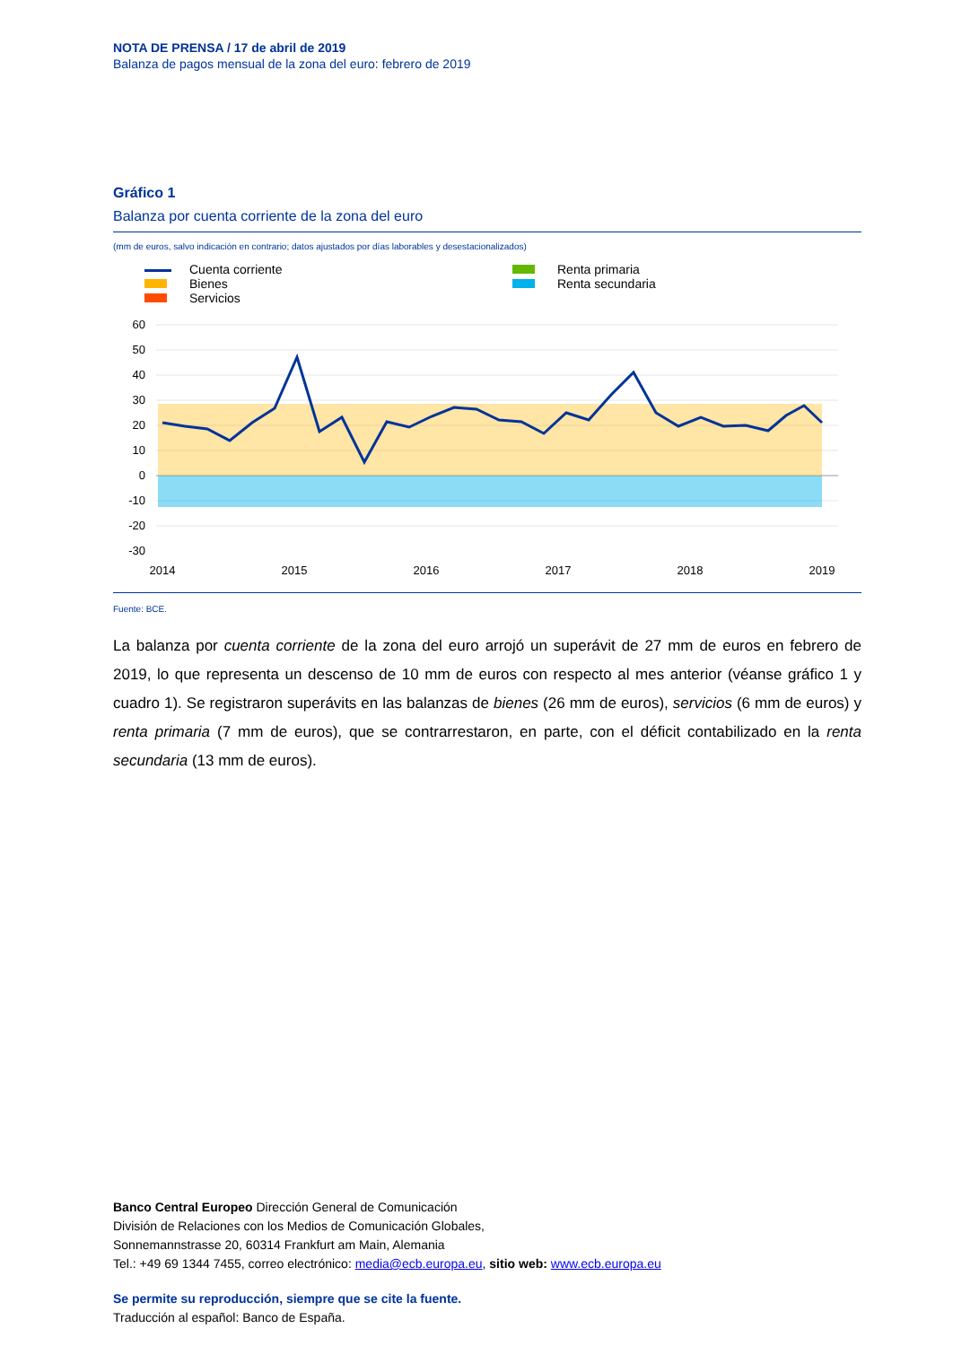NOTA DE PRENSA / 17 de abril de 2019
Balanza de pagos mensual de la zona del euro: febrero de 2019
Gráfico 1
Balanza por cuenta corriente de la zona del euro
(mm de euros, salvo indicación en contrario; datos ajustados por días laborables y desestacionalizados)
Cuenta corriente
Bienes
Servicios
Renta primaria
Renta secundaria
60
50
40
30
20
10
0
-10
-20
-30
2014
2015
2016
2017
2018
2019
Fuente: BCE.
La balanza por cuenta corriente de la zona del euro arrojó un superávit de 27 mm de euros en febrero de 2019, lo que representa un descenso de 10 mm de euros con respecto al mes anterior (véanse gráfico 1 y cuadro 1). Se registraron superávits en las balanzas de bienes (26 mm de euros), servicios (6 mm de euros) y renta primaria (7 mm de euros), que se contrarrestaron, en parte, con el déficit contabilizado en la renta secundaria (13 mm de euros).
Banco Central Europeo Dirección General de Comunicación
División de Relaciones con los Medios de Comunicación Globales,
Sonnemannstrasse 20, 60314 Frankfurt am Main, Alemania
Tel.: +49 69 1344 7455, correo electrónico: media@ecb.europa.eu, sitio web: www.ecb.europa.eu
Se permite su reproducción, siempre que se cite la fuente.
Traducción al español: Banco de España.